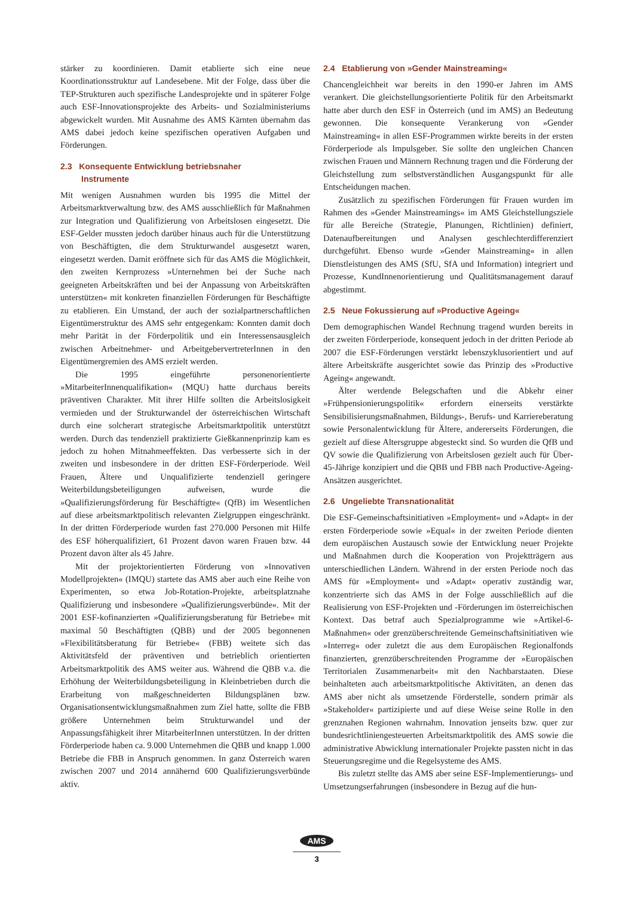stärker zu koordinieren. Damit etablierte sich eine neue Koordinationsstruktur auf Landesebene. Mit der Folge, dass über die TEP-Strukturen auch spezifische Landesprojekte und in späterer Folge auch ESF-Innovationsprojekte des Arbeits- und Sozialministeriums abgewickelt wurden. Mit Ausnahme des AMS Kärnten übernahm das AMS dabei jedoch keine spezifischen operativen Aufgaben und Förderungen.
2.3 Konsequente Entwicklung betriebsnaher
Instrumente
Mit wenigen Ausnahmen wurden bis 1995 die Mittel der Arbeitsmarktverwaltung bzw. des AMS ausschließlich für Maßnahmen zur Integration und Qualifizierung von Arbeitslosen eingesetzt. Die ESF-Gelder mussten jedoch darüber hinaus auch für die Unterstützung von Beschäftigten, die dem Strukturwandel ausgesetzt waren, eingesetzt werden. Damit eröffnete sich für das AMS die Möglichkeit, den zweiten Kernprozess »Unternehmen bei der Suche nach geeigneten Arbeitskräften und bei der Anpassung von Arbeitskräften unterstützen« mit konkreten finanziellen Förderungen für Beschäftigte zu etablieren. Ein Umstand, der auch der sozialpartnerschaftlichen Eigentümerstruktur des AMS sehr entgegenkam: Konnten damit doch mehr Parität in der Förderpolitik und ein Interessensausgleich zwischen Arbeitnehmer- und ArbeitgebervertreterInnen in den Eigentümergremien des AMS erzielt werden.
Die 1995 eingeführte personenorientierte »MitarbeiterInnenqualifikation« (MQU) hatte durchaus bereits präventiven Charakter. Mit ihrer Hilfe sollten die Arbeitslosigkeit vermieden und der Strukturwandel der österreichischen Wirtschaft durch eine solcherart strategische Arbeitsmarktpolitik unterstützt werden. Durch das tendenziell praktizierte Gießkannenprinzip kam es jedoch zu hohen Mitnahmeeffekten. Das verbesserte sich in der zweiten und insbesondere in der dritten ESF-Förderperiode. Weil Frauen, Ältere und Unqualifizierte tendenziell geringere Weiterbildungsbeteiligungen aufweisen, wurde die »Qualifizierungsförderung für Beschäftigte« (QfB) im Wesentlichen auf diese arbeitsmarktpolitisch relevanten Zielgruppen eingeschränkt. In der dritten Förderperiode wurden fast 270.000 Personen mit Hilfe des ESF höherqualifiziert, 61 Prozent davon waren Frauen bzw. 44 Prozent davon älter als 45 Jahre.
Mit der projektorientierten Förderung von »Innovativen Modellprojekten« (IMQU) startete das AMS aber auch eine Reihe von Experimenten, so etwa Job-Rotation-Projekte, arbeitsplatznahe Qualifizierung und insbesondere »Qualifizierungsverbünde«. Mit der 2001 ESF-kofinanzierten »Qualifizierungsberatung für Betriebe« mit maximal 50 Beschäftigten (QBB) und der 2005 begonnenen »Flexibilitätsberatung für Betriebe« (FBB) weitete sich das Aktivitätsfeld der präventiven und betrieblich orientierten Arbeitsmarktpolitik des AMS weiter aus. Während die QBB v.a. die Erhöhung der Weiterbildungsbeteiligung in Kleinbetrieben durch die Erarbeitung von maßgeschneiderten Bildungsplänen bzw. Organisationsentwicklungsmaßnahmen zum Ziel hatte, sollte die FBB größere Unternehmen beim Strukturwandel und der Anpassungsfähigkeit ihrer MitarbeiterInnen unterstützen. In der dritten Förderperiode haben ca. 9.000 Unternehmen die QBB und knapp 1.000 Betriebe die FBB in Anspruch genommen. In ganz Österreich waren zwischen 2007 und 2014 annähernd 600 Qualifizierungsverbünde aktiv.
2.4 Etablierung von »Gender Mainstreaming«
Chancengleichheit war bereits in den 1990-er Jahren im AMS verankert. Die gleichstellungsorientierte Politik für den Arbeitsmarkt hatte aber durch den ESF in Österreich (und im AMS) an Bedeutung gewonnen. Die konsequente Verankerung von »Gender Mainstreaming« in allen ESF-Programmen wirkte bereits in der ersten Förderperiode als Impulsgeber. Sie sollte den ungleichen Chancen zwischen Frauen und Männern Rechnung tragen und die Förderung der Gleichstellung zum selbstverständlichen Ausgangspunkt für alle Entscheidungen machen.
Zusätzlich zu spezifischen Förderungen für Frauen wurden im Rahmen des »Gender Mainstreamings« im AMS Gleichstellungsziele für alle Bereiche (Strategie, Planungen, Richtlinien) definiert, Datenaufbereitungen und Analysen geschlechterdifferenziert durchgeführt. Ebenso wurde »Gender Mainstreaming« in allen Dienstleistungen des AMS (SfU, SfA und Information) integriert und Prozesse, KundInnenorientierung und Qualitätsmanagement darauf abgestimmt.
2.5 Neue Fokussierung auf »Productive Ageing«
Dem demographischen Wandel Rechnung tragend wurden bereits in der zweiten Förderperiode, konsequent jedoch in der dritten Periode ab 2007 die ESF-Förderungen verstärkt lebenszyklusorientiert und auf ältere Arbeitskräfte ausgerichtet sowie das Prinzip des »Productive Ageing« angewandt.
Älter werdende Belegschaften und die Abkehr einer »Frühpensionierungspolitik« erfordern einerseits verstärkte Sensibilisierungsmaßnahmen, Bildungs-, Berufs- und Karriereberatung sowie Personalentwicklung für Ältere, andererseits Förderungen, die gezielt auf diese Altersgruppe abgesteckt sind. So wurden die QfB und QV sowie die Qualifizierung von Arbeitslosen gezielt auch für Über-45-Jährige konzipiert und die QBB und FBB nach Productive-Ageing-Ansätzen ausgerichtet.
2.6 Ungeliebte Transnationalität
Die ESF-Gemeinschaftsinitiativen »Employment« und »Adapt« in der ersten Förderperiode sowie »Equal« in der zweiten Periode dienten dem europäischen Austausch sowie der Entwicklung neuer Projekte und Maßnahmen durch die Kooperation von Projektträgern aus unterschiedlichen Ländern. Während in der ersten Periode noch das AMS für »Employment« und »Adapt« operativ zuständig war, konzentrierte sich das AMS in der Folge ausschließlich auf die Realisierung von ESF-Projekten und -Förderungen im österreichischen Kontext. Das betraf auch Spezialprogramme wie »Artikel-6-Maßnahmen« oder grenzüberschreitende Gemeinschaftsinitiativen wie »Interreg« oder zuletzt die aus dem Europäischen Regionalfonds finanzierten, grenzüberschreitenden Programme der »Europäischen Territorialen Zusammenarbeit« mit den Nachbarstaaten. Diese beinhalteten auch arbeitsmarktpolitische Aktivitäten, an denen das AMS aber nicht als umsetzende Förderstelle, sondern primär als »Stakeholder« partizipierte und auf diese Weise seine Rolle in den grenznahen Regionen wahrnahm. Innovation jenseits bzw. quer zur bundesrichtliniengesteuerten Arbeitsmarktpolitik des AMS sowie die administrative Abwicklung internationaler Projekte passten nicht in das Steuerungsregime und die Regelsysteme des AMS.
Bis zuletzt stellte das AMS aber seine ESF-Implementierungs- und Umsetzungserfahrungen (insbesondere in Bezug auf die hun-
AMS
3